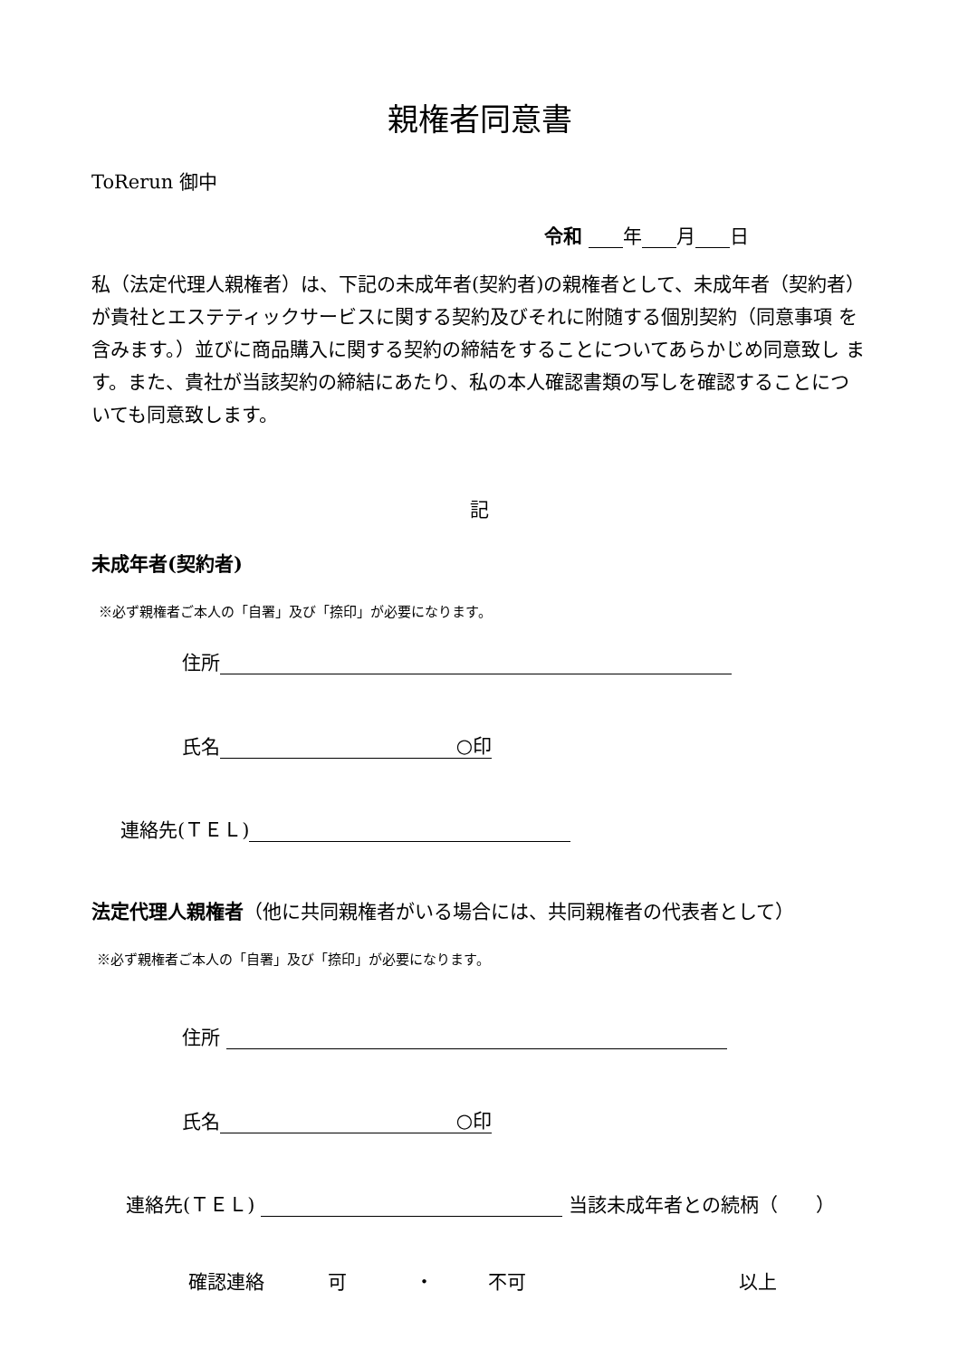親権者同意書
ToRerun 御中
令和 年 月 日
私（法定代理人親権者）は、下記の未成年者(契約者)の親権者として、未成年者（契約者）が貴社とエステティックサービスに関する契約及びそれに附随する個別契約（同意事項 を含みます。）並びに商品購入に関する契約の締結をすることについてあらかじめ同意致し ます。また、貴社が当該契約の締結にあたり、私の本人確認書類の写しを確認することにつ いても同意致します。
記
未成年者(契約者)
※必ず親権者ご本人の「自署」及び「捺印」が必要になります。
住所
氏名 ○印
連絡先(ＴＥＬ)
法定代理人親権者（他に共同親権者がいる場合には、共同親権者の代表者として）
※必ず親権者ご本人の「自署」及び「捺印」が必要になります。
住所
氏名 ○印
連絡先(ＴＥＬ) 当該未成年者との続柄（　　）
確認連絡 可 ・ 不可 以上